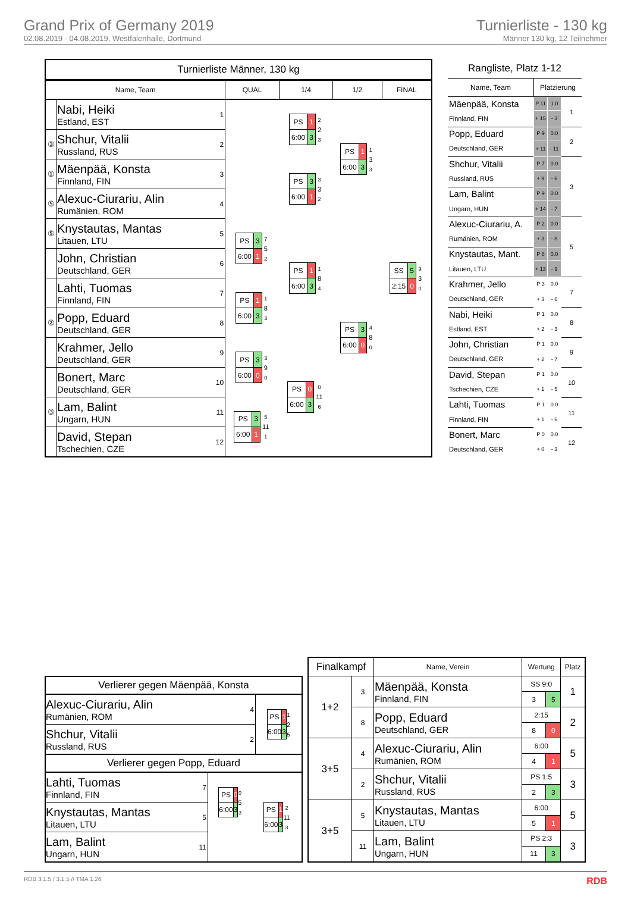Grand Prix of Germany 2019
02.08.2019 - 04.08.2019, Westfalenhalle, Dortmund
Turnierliste - 130 kg
Männer 130 kg, 12 Teilnehmer
Turnierliste Männer, 130 kg
| Name, Team | | | QUAL | 1/4 | 1/2 | FINAL |
| --- | --- | --- | --- | --- | --- | --- |
| | Nabi, Heiki Estland, EST | 1 | | / PS / 1 / 2 2 3 / / 6:00 / 3 / / | / PS / 1 / 1 3 3 / / 6:00 / 3 / / | / SS / 5 / 9 3 0 / / 2:15 / 0 / / |
| ③ | Shchur, Vitalii Russland, RUS | 2 | | | | |
| ① | Mäenpää, Konsta Finnland, FIN | 3 | | / PS / 3 / 3 3 2 / / 6:00 / 1 / / | | |
| ⑤ | Alexuc-Ciurariu, Alin Rumänien, ROM | 4 | | | | |
| ⑤ | Knystautas, Mantas Litauen, LTU | 5 | / PS / 3 / 7 5 2 / / 6:00 / 1 / / | / PS / 1 / 1 8 4 / / 6:00 / 3 / / | / PS / 3 / 4 8 0 / / 6:00 / 0 / / | |
| | John, Christian Deutschland, GER | 6 | | | | |
| | Lahti, Tuomas Finnland, FIN | 7 | / PS / 1 / 1 8 3 / / 6:00 / 3 / / | | | |
| ② | Popp, Eduard Deutschland, GER | 8 | | | | |
| | Krahmer, Jello Deutschland, GER | 9 | / PS / 3 / 3 9 0 / / 6:00 / 0 / / | / PS / 0 / 0 11 6 / / 6:00 / 3 / / | | |
| | Bonert, Marc Deutschland, GER | 10 | | | | |
| ③ | Lam, Balint Ungarn, HUN | 11 | / PS / 3 / 5 11 1 / / 6:00 / 1 / / | | | |
| | David, Stepan Tschechien, CZE | 12 | | | | |
Rangliste, Platz 1-12
| Name, Team | Platzierung | | |
| --- | --- | --- | --- |
| Mäenpää, Konsta | P 11 | 1.0 | 1 |
| Finnland, FIN | + 15 | - 3 | |
| Popp, Eduard | P 9 | 0.0 | 2 |
| Deutschland, GER | + 11 | - 11 | |
| Shchur, Vitalii | P 7 | 0.0 | 3 |
| Russland, RUS | + 9 | - 6 | |
| Lam, Balint | P 9 | 0.0 | |
| Ungarn, HUN | + 14 | - 7 | |
| Alexuc-Ciurariu, A. | P 2 | 0.0 | 5 |
| Rumänien, ROM | + 3 | - 8 | |
| Knystautas, Mant. | P 8 | 0.0 | |
| Litauen, LTU | + 13 | - 9 | |
| Krahmer, Jello | P 3 | 0.0 | 7 |
| Deutschland, GER | + 3 | - 6 | |
| Nabi, Heiki | P 1 | 0.0 | 8 |
| Estland, EST | + 2 | - 3 | |
| John, Christian | P 1 | 0.0 | 9 |
| Deutschland, GER | + 2 | - 7 | |
| David, Stepan | P 1 | 0.0 | 10 |
| Tschechien, CZE | + 1 | - 5 | |
| Lahti, Tuomas | P 1 | 0.0 | 11 |
| Finnland, FIN | + 1 | - 6 | |
| Bonert, Marc | P 0 | 0.0 | 12 |
| Deutschland, GER | + 0 | - 3 | |
Verlierer gegen Mäenpää, Konsta
| Alexuc-Ciurariu, Alin Rumänien, ROM | 4 | / PS / 1 / 1 2 5 / / 6:00 / 3 / / |
| Shchur, Vitalii Russland, RUS | 2 | |
Verlierer gegen Popp, Eduard
| Lahti, Tuomas Finnland, FIN | 7 | / PS / 0 / 0 5 3 / / 6:00 / 3 / / | / PS / 1 / 2 11 3 / / 6:00 / 3 / / |
| Knystautas, Mantas Litauen, LTU | 5 | | |
| Lam, Balint Ungarn, HUN | 11 | | |
| Finalkampf | | Name, Verein | Wertung | | Platz |
| --- | --- | --- | --- | --- | --- |
| 1+2 | 3 | Mäenpää, Konsta Finnland, FIN | SS 9:0 | | 1 |
| | | | 3 | 5 | |
| | 8 | Popp, Eduard Deutschland, GER | 2:15 | | 2 |
| | | | 8 | 0 | |
| 3+5 | 4 | Alexuc-Ciurariu, Alin Rumänien, ROM | 6:00 | | 5 |
| | | | 4 | 1 | |
| | 2 | Shchur, Vitalii Russland, RUS | PS 1:5 | | 3 |
| | | | 2 | 3 | |
| 3+5 | 5 | Knystautas, Mantas Litauen, LTU | 6:00 | | 5 |
| | | | 5 | 1 | |
| | 11 | Lam, Balint Ungarn, HUN | PS 2:3 | | 3 |
| | | | 11 | 3 | |
RDB 3.1.5 / 3.1.5 // TMA 1.26 RDB